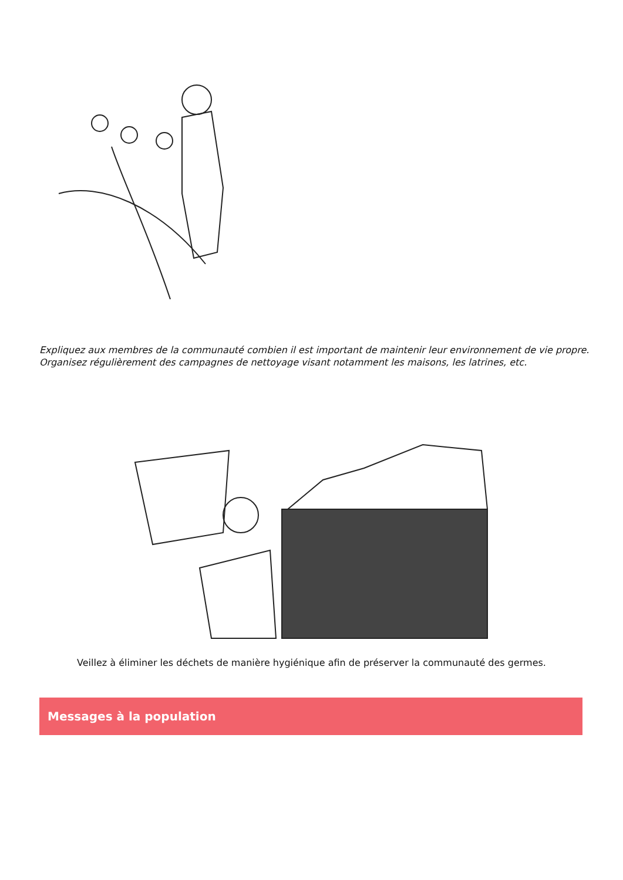Expliquez aux membres de la communauté combien il est important de maintenir leur environnement de vie propre. Organisez régulièrement des campagnes de nettoyage visant notamment les maisons, les latrines, etc.
Veillez à éliminer les déchets de manière hygiénique afin de préserver la communauté des germes.
Messages à la population